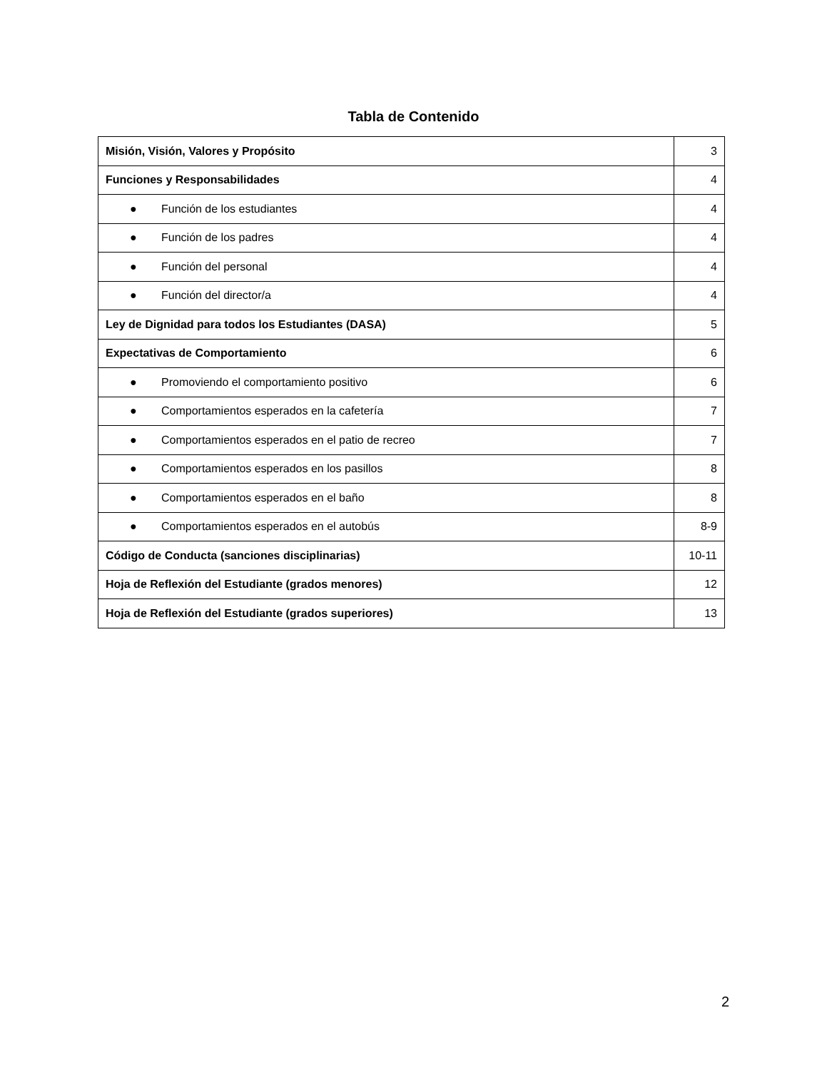Tabla de Contenido
| Misión, Visión, Valores y Propósito | 3 |
| Funciones y Responsabilidades | 4 |
| ● Función de los estudiantes | 4 |
| ● Función de los padres | 4 |
| ● Función del personal | 4 |
| ● Función del director/a | 4 |
| Ley de Dignidad para todos los Estudiantes (DASA) | 5 |
| Expectativas de Comportamiento | 6 |
| ● Promoviendo el comportamiento positivo | 6 |
| ● Comportamientos esperados en la cafetería | 7 |
| ● Comportamientos esperados en el patio de recreo | 7 |
| ● Comportamientos esperados en los pasillos | 8 |
| ● Comportamientos esperados en el baño | 8 |
| ● Comportamientos esperados en el autobús | 8-9 |
| Código de Conducta (sanciones disciplinarias) | 10-11 |
| Hoja de Reflexión del Estudiante (grados menores) | 12 |
| Hoja de Reflexión del Estudiante (grados superiores) | 13 |
2